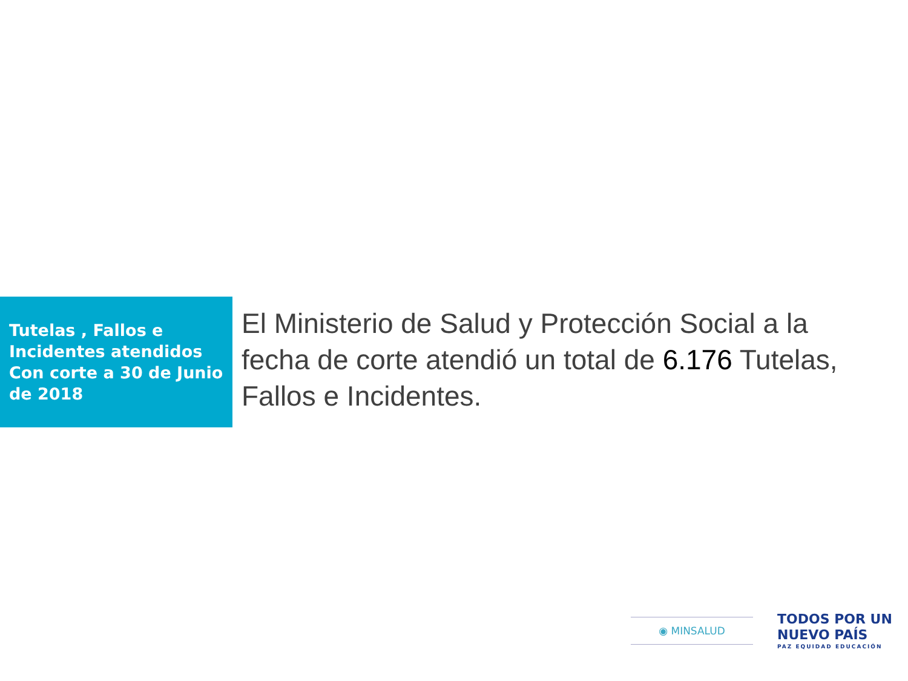Tutelas , Fallos e Incidentes atendidos Con corte a 30 de Junio de 2018
El Ministerio de Salud y Protección Social a la fecha de corte atendió un total de 6.176 Tutelas, Fallos e Incidentes.
◉ MINSALUD
TODOS POR UN
NUEVO PAÍS
PAZ EQUIDAD EDUCACIÓN